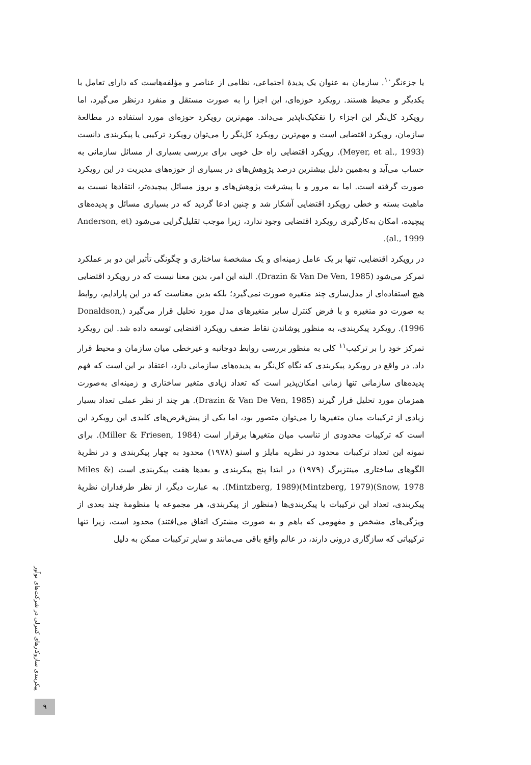یا جزءنگر<sup>۱۰</sup>. سازمان به عنوان یک پدیدهٔ اجتماعی، نظامی از عناصر و مؤلفه‌هاست که دارای تعامل با یکدیگر و محیط هستند. رویکرد حوزه‌ای، این اجزا را به صورت مستقل و منفرد درنظر می‌گیرد، اما رویکرد کل‌نگر این اجزاء را تفکیک‌ناپذیر می‌داند. مهم‌ترین رویکرد حوزه‌ای مورد استفاده در مطالعهٔ سازمان، رویکرد اقتضایی است و مهم‌ترین رویکرد کل‌نگر را می‌توان رویکرد ترکیبی یا پیکربندی دانست (Meyer, et al., 1993). رویکرد اقتضایی راه حل خوبی برای بررسی بسیاری از مسائل سازمانی به حساب می‌آید و به‌همین دلیل بیشترین درصد پژوهش‌های در بسیاری از حوزه‌های مدیریت در این رویکرد صورت گرفته است. اما به مرور و با پیشرفت پژوهش‌های و بروز مسائل پیچیده‌تر، انتقادها نسبت به ماهیت بسته و خطی رویکرد اقتضایی آشکار شد و چنین ادعا گردید که در بسیاری مسائل و پدیده‌های پیچیده، امکان به‌کارگیری رویکرد اقتضایی وجود ندارد، زیرا موجب تقلیل‌گرایی می‌شود (Anderson, et al., 1999).
در رویکرد اقتضایی، تنها بر یک عامل زمینه‌ای و یک مشخصهٔ ساختاری و چگونگی تأثیر این دو بر عملکرد تمرکز می‌شود (Drazin & Van De Ven, 1985). البته این امر، بدین معنا نیست که در رویکرد اقتضایی هیچ استفاده‌ای از مدل‌سازی چند متغیره صورت نمی‌گیرد؛ بلکه بدین معناست که در این پارادایم، روابط به صورت دو متغیره و با فرض کنترل سایر متغیرهای مدل مورد تحلیل قرار می‌گیرد (Donaldson, 1996). رویکرد پیکربندی، به منظور پوشاندن نقاط ضعف رویکرد اقتضایی توسعه داده شد. این رویکرد تمرکز خود را بر ترکیب<sup>۱۱</sup> کلی به منظور بررسی روابط دوجانبه و غیرخطی میان سازمان و محیط قرار داد. در واقع در رویکرد پیکربندی که نگاه کل‌نگر به پدیده‌های سازمانی دارد، اعتقاد بر این است که فهم پدیده‌های سازمانی تنها زمانی امکان‌پذیر است که تعداد زیادی متغیر ساختاری و زمینه‌ای به‌صورت همزمان مورد تحلیل قرار گیرند (Drazin & Van De Ven, 1985). هر چند از نظر عملی تعداد بسیار زیادی از ترکیبات میان متغیرها را می‌توان متصور بود، اما یکی از پیش‌فرض‌های کلیدی این رویکرد این است که ترکیبات محدودی از تناسب میان متغیرها برقرار است (Miller & Friesen, 1984). برای نمونه این تعداد ترکیبات محدود در نظریه مایلز و اسنو (۱۹۷۸) محدود به چهار پیکربندی و در نظریهٔ الگوهای ساختاری مینتزبرگ (۱۹۷۹) در ابتدا پنج پیکربندی و بعدها هفت پیکربندی است (Miles & Snow, 1978)(Mintzberg, 1979)(Mintzberg, 1989). به عبارت دیگر، از نظر طرفداران نظریهٔ پیکربندی، تعداد این ترکیبات یا پیکربندی‌ها (منظور از پیکربندی، هر مجموعه یا منظومهٔ چند بعدی از ویژگی‌های مشخص و مفهومی که باهم و به صورت مشترک اتفاق می‌افتند) محدود است، زیرا تنها ترکیباتی که سازگاری درونی دارند، در عالم واقع باقی می‌مانند و سایر ترکیبات ممکن به دلیل
پیکربندی سازوکارهای کنترلی در شرکت‌های نوآور
۹